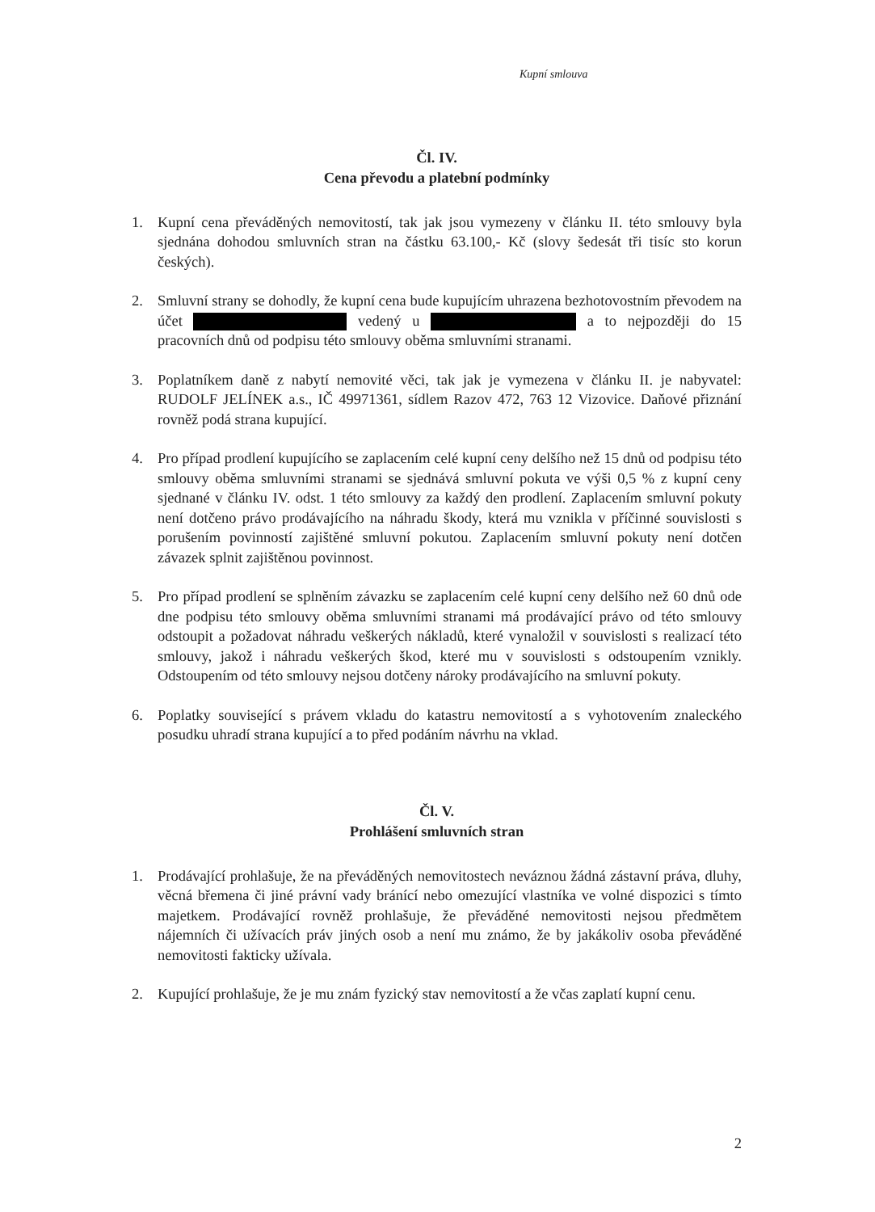Kupní smlouva
Čl. IV.
Cena převodu a platební podmínky
1. Kupní cena převáděných nemovitostí, tak jak jsou vymezeny v článku II. této smlouvy byla sjednána dohodou smluvních stran na částku 63.100,- Kč (slovy šedesát tři tisíc sto korun českých).
2. Smluvní strany se dohodly, že kupní cena bude kupujícím uhrazena bezhotovostním převodem na účet vedený u a to nejpozději do 15 pracovních dnů od podpisu této smlouvy oběma smluvními stranami.
3. Poplatníkem daně z nabytí nemovité věci, tak jak je vymezena v článku II. je nabyvatel: RUDOLF JELÍNEK a.s., IČ 49971361, sídlem Razov 472, 763 12 Vizovice. Daňové přiznání rovněž podá strana kupující.
4. Pro případ prodlení kupujícího se zaplacením celé kupní ceny delšího než 15 dnů od podpisu této smlouvy oběma smluvními stranami se sjednává smluvní pokuta ve výši 0,5 % z kupní ceny sjednané v článku IV. odst. 1 této smlouvy za každý den prodlení. Zaplacením smluvní pokuty není dotčeno právo prodávajícího na náhradu škody, která mu vznikla v příčinné souvislosti s porušením povinností zajištěné smluvní pokutou. Zaplacením smluvní pokuty není dotčen závazek splnit zajištěnou povinnost.
5. Pro případ prodlení se splněním závazku se zaplacením celé kupní ceny delšího než 60 dnů ode dne podpisu této smlouvy oběma smluvními stranami má prodávající právo od této smlouvy odstoupit a požadovat náhradu veškerých nákladů, které vynaložil v souvislosti s realizací této smlouvy, jakož i náhradu veškerých škod, které mu v souvislosti s odstoupením vznikly. Odstoupením od této smlouvy nejsou dotčeny nároky prodávajícího na smluvní pokuty.
6. Poplatky související s právem vkladu do katastru nemovitostí a s vyhotovením znaleckého posudku uhradí strana kupující a to před podáním návrhu na vklad.
Čl. V.
Prohlášení smluvních stran
1. Prodávající prohlašuje, že na převáděných nemovitostech neváznou žádná zástavní práva, dluhy, věcná břemena či jiné právní vady bránící nebo omezující vlastníka ve volné dispozici s tímto majetkem. Prodávající rovněž prohlašuje, že převáděné nemovitosti nejsou předmětem nájemních či užívacích práv jiných osob a není mu známo, že by jakákoliv osoba převáděné nemovitosti fakticky užívala.
2. Kupující prohlašuje, že je mu znám fyzický stav nemovitostí a že včas zaplatí kupní cenu.
2